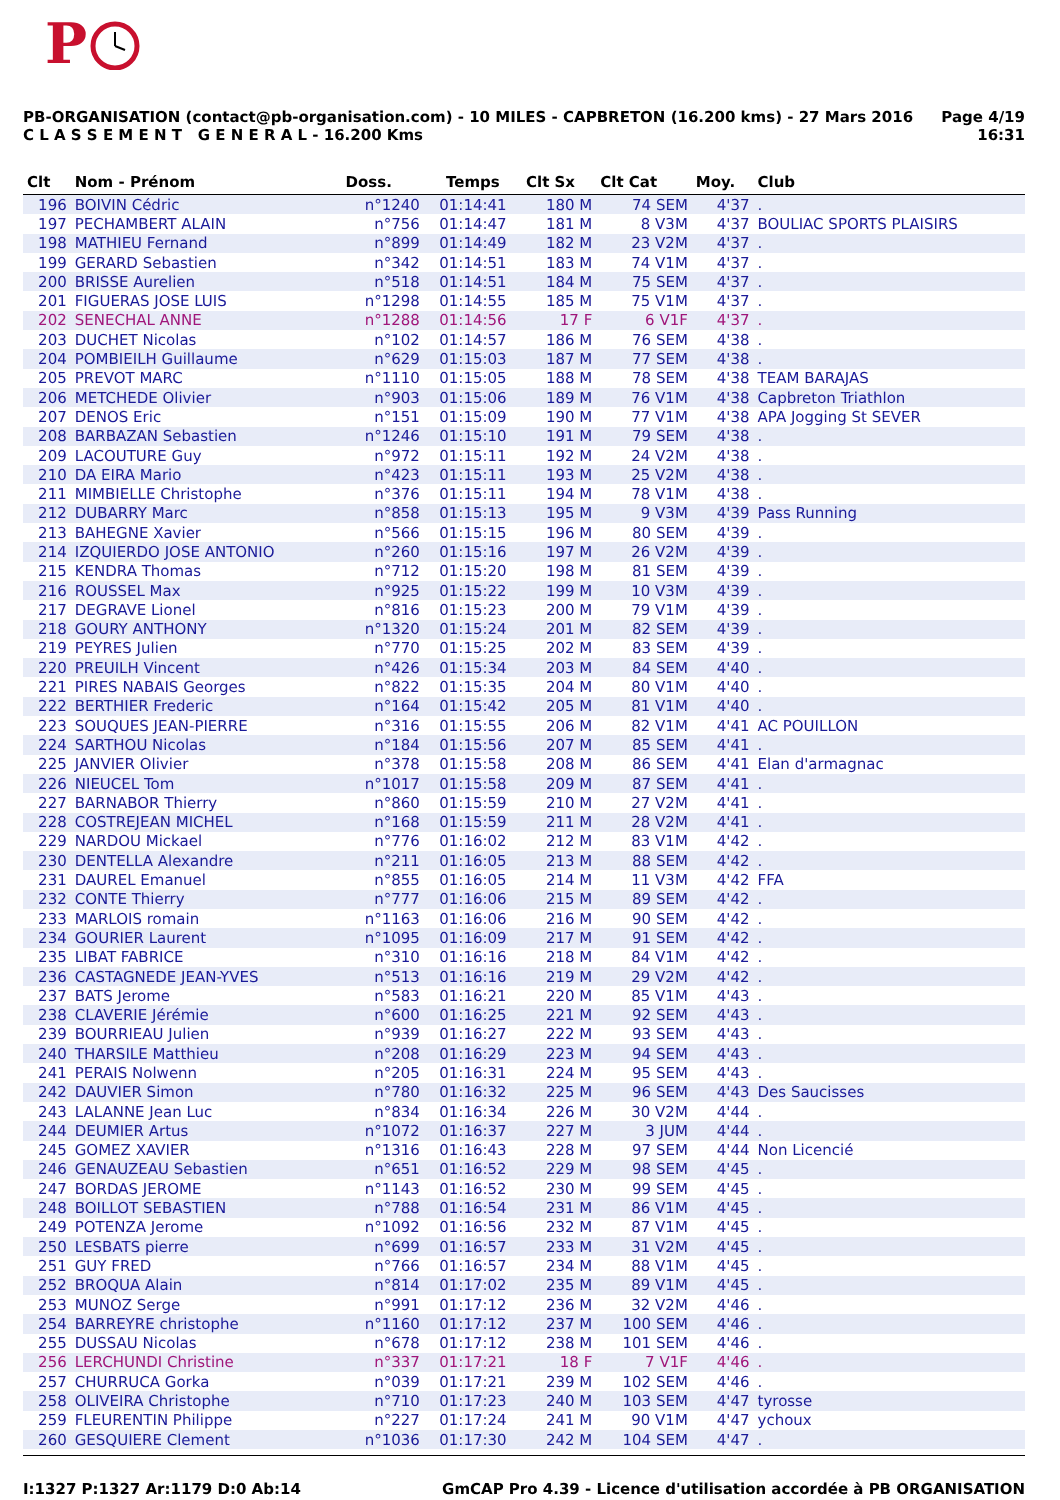P
PB-ORGANISATION (contact@pb-organisation.com) - 10 MILES - CAPBRETON (16.200 kms) - 27 Mars 2016
C L A S S E M E N T G E N E R A L - 16.200 Kms
Page 4/19
16:31
| Clt | Nom - Prénom | Doss. | Temps | Clt Sx | Clt Cat | Moy. | Club |
| --- | --- | --- | --- | --- | --- | --- | --- |
| 196 | BOIVIN Cédric | n°1240 | 01:14:41 | 180 M | 74 SEM | 4'37 | . |
| 197 | PECHAMBERT ALAIN | n°756 | 01:14:47 | 181 M | 8 V3M | 4'37 | BOULIAC SPORTS PLAISIRS |
| 198 | MATHIEU Fernand | n°899 | 01:14:49 | 182 M | 23 V2M | 4'37 | . |
| 199 | GERARD Sebastien | n°342 | 01:14:51 | 183 M | 74 V1M | 4'37 | . |
| 200 | BRISSE Aurelien | n°518 | 01:14:51 | 184 M | 75 SEM | 4'37 | . |
| 201 | FIGUERAS JOSE LUIS | n°1298 | 01:14:55 | 185 M | 75 V1M | 4'37 | . |
| 202 | SENECHAL ANNE | n°1288 | 01:14:56 | 17 F | 6 V1F | 4'37 | . |
| 203 | DUCHET Nicolas | n°102 | 01:14:57 | 186 M | 76 SEM | 4'38 | . |
| 204 | POMBIEILH Guillaume | n°629 | 01:15:03 | 187 M | 77 SEM | 4'38 | . |
| 205 | PREVOT MARC | n°1110 | 01:15:05 | 188 M | 78 SEM | 4'38 | TEAM BARAJAS |
| 206 | METCHEDE Olivier | n°903 | 01:15:06 | 189 M | 76 V1M | 4'38 | Capbreton Triathlon |
| 207 | DENOS Eric | n°151 | 01:15:09 | 190 M | 77 V1M | 4'38 | APA Jogging St SEVER |
| 208 | BARBAZAN Sebastien | n°1246 | 01:15:10 | 191 M | 79 SEM | 4'38 | . |
| 209 | LACOUTURE Guy | n°972 | 01:15:11 | 192 M | 24 V2M | 4'38 | . |
| 210 | DA EIRA Mario | n°423 | 01:15:11 | 193 M | 25 V2M | 4'38 | . |
| 211 | MIMBIELLE Christophe | n°376 | 01:15:11 | 194 M | 78 V1M | 4'38 | . |
| 212 | DUBARRY Marc | n°858 | 01:15:13 | 195 M | 9 V3M | 4'39 | Pass Running |
| 213 | BAHEGNE Xavier | n°566 | 01:15:15 | 196 M | 80 SEM | 4'39 | . |
| 214 | IZQUIERDO JOSE ANTONIO | n°260 | 01:15:16 | 197 M | 26 V2M | 4'39 | . |
| 215 | KENDRA Thomas | n°712 | 01:15:20 | 198 M | 81 SEM | 4'39 | . |
| 216 | ROUSSEL Max | n°925 | 01:15:22 | 199 M | 10 V3M | 4'39 | . |
| 217 | DEGRAVE Lionel | n°816 | 01:15:23 | 200 M | 79 V1M | 4'39 | . |
| 218 | GOURY ANTHONY | n°1320 | 01:15:24 | 201 M | 82 SEM | 4'39 | . |
| 219 | PEYRES Julien | n°770 | 01:15:25 | 202 M | 83 SEM | 4'39 | . |
| 220 | PREUILH Vincent | n°426 | 01:15:34 | 203 M | 84 SEM | 4'40 | . |
| 221 | PIRES NABAIS Georges | n°822 | 01:15:35 | 204 M | 80 V1M | 4'40 | . |
| 222 | BERTHIER Frederic | n°164 | 01:15:42 | 205 M | 81 V1M | 4'40 | . |
| 223 | SOUQUES JEAN-PIERRE | n°316 | 01:15:55 | 206 M | 82 V1M | 4'41 | AC POUILLON |
| 224 | SARTHOU Nicolas | n°184 | 01:15:56 | 207 M | 85 SEM | 4'41 | . |
| 225 | JANVIER Olivier | n°378 | 01:15:58 | 208 M | 86 SEM | 4'41 | Elan d'armagnac |
| 226 | NIEUCEL Tom | n°1017 | 01:15:58 | 209 M | 87 SEM | 4'41 | . |
| 227 | BARNABOR Thierry | n°860 | 01:15:59 | 210 M | 27 V2M | 4'41 | . |
| 228 | COSTREJEAN MICHEL | n°168 | 01:15:59 | 211 M | 28 V2M | 4'41 | . |
| 229 | NARDOU Mickael | n°776 | 01:16:02 | 212 M | 83 V1M | 4'42 | . |
| 230 | DENTELLA Alexandre | n°211 | 01:16:05 | 213 M | 88 SEM | 4'42 | . |
| 231 | DAUREL Emanuel | n°855 | 01:16:05 | 214 M | 11 V3M | 4'42 | FFA |
| 232 | CONTE Thierry | n°777 | 01:16:06 | 215 M | 89 SEM | 4'42 | . |
| 233 | MARLOIS romain | n°1163 | 01:16:06 | 216 M | 90 SEM | 4'42 | . |
| 234 | GOURIER Laurent | n°1095 | 01:16:09 | 217 M | 91 SEM | 4'42 | . |
| 235 | LIBAT FABRICE | n°310 | 01:16:16 | 218 M | 84 V1M | 4'42 | . |
| 236 | CASTAGNEDE JEAN-YVES | n°513 | 01:16:16 | 219 M | 29 V2M | 4'42 | . |
| 237 | BATS Jerome | n°583 | 01:16:21 | 220 M | 85 V1M | 4'43 | . |
| 238 | CLAVERIE Jérémie | n°600 | 01:16:25 | 221 M | 92 SEM | 4'43 | . |
| 239 | BOURRIEAU Julien | n°939 | 01:16:27 | 222 M | 93 SEM | 4'43 | . |
| 240 | THARSILE Matthieu | n°208 | 01:16:29 | 223 M | 94 SEM | 4'43 | . |
| 241 | PERAIS Nolwenn | n°205 | 01:16:31 | 224 M | 95 SEM | 4'43 | . |
| 242 | DAUVIER Simon | n°780 | 01:16:32 | 225 M | 96 SEM | 4'43 | Des Saucisses |
| 243 | LALANNE Jean Luc | n°834 | 01:16:34 | 226 M | 30 V2M | 4'44 | . |
| 244 | DEUMIER Artus | n°1072 | 01:16:37 | 227 M | 3 JUM | 4'44 | . |
| 245 | GOMEZ XAVIER | n°1316 | 01:16:43 | 228 M | 97 SEM | 4'44 | Non Licencié |
| 246 | GENAUZEAU Sebastien | n°651 | 01:16:52 | 229 M | 98 SEM | 4'45 | . |
| 247 | BORDAS JEROME | n°1143 | 01:16:52 | 230 M | 99 SEM | 4'45 | . |
| 248 | BOILLOT SEBASTIEN | n°788 | 01:16:54 | 231 M | 86 V1M | 4'45 | . |
| 249 | POTENZA Jerome | n°1092 | 01:16:56 | 232 M | 87 V1M | 4'45 | . |
| 250 | LESBATS pierre | n°699 | 01:16:57 | 233 M | 31 V2M | 4'45 | . |
| 251 | GUY FRED | n°766 | 01:16:57 | 234 M | 88 V1M | 4'45 | . |
| 252 | BROQUA Alain | n°814 | 01:17:02 | 235 M | 89 V1M | 4'45 | . |
| 253 | MUNOZ Serge | n°991 | 01:17:12 | 236 M | 32 V2M | 4'46 | . |
| 254 | BARREYRE christophe | n°1160 | 01:17:12 | 237 M | 100 SEM | 4'46 | . |
| 255 | DUSSAU Nicolas | n°678 | 01:17:12 | 238 M | 101 SEM | 4'46 | . |
| 256 | LERCHUNDI Christine | n°337 | 01:17:21 | 18 F | 7 V1F | 4'46 | . |
| 257 | CHURRUCA Gorka | n°039 | 01:17:21 | 239 M | 102 SEM | 4'46 | . |
| 258 | OLIVEIRA Christophe | n°710 | 01:17:23 | 240 M | 103 SEM | 4'47 | tyrosse |
| 259 | FLEURENTIN Philippe | n°227 | 01:17:24 | 241 M | 90 V1M | 4'47 | ychoux |
| 260 | GESQUIERE Clement | n°1036 | 01:17:30 | 242 M | 104 SEM | 4'47 | . |
I:1327 P:1327 Ar:1179 D:0 Ab:14
GmCAP Pro 4.39 - Licence d'utilisation accordée à PB ORGANISATION